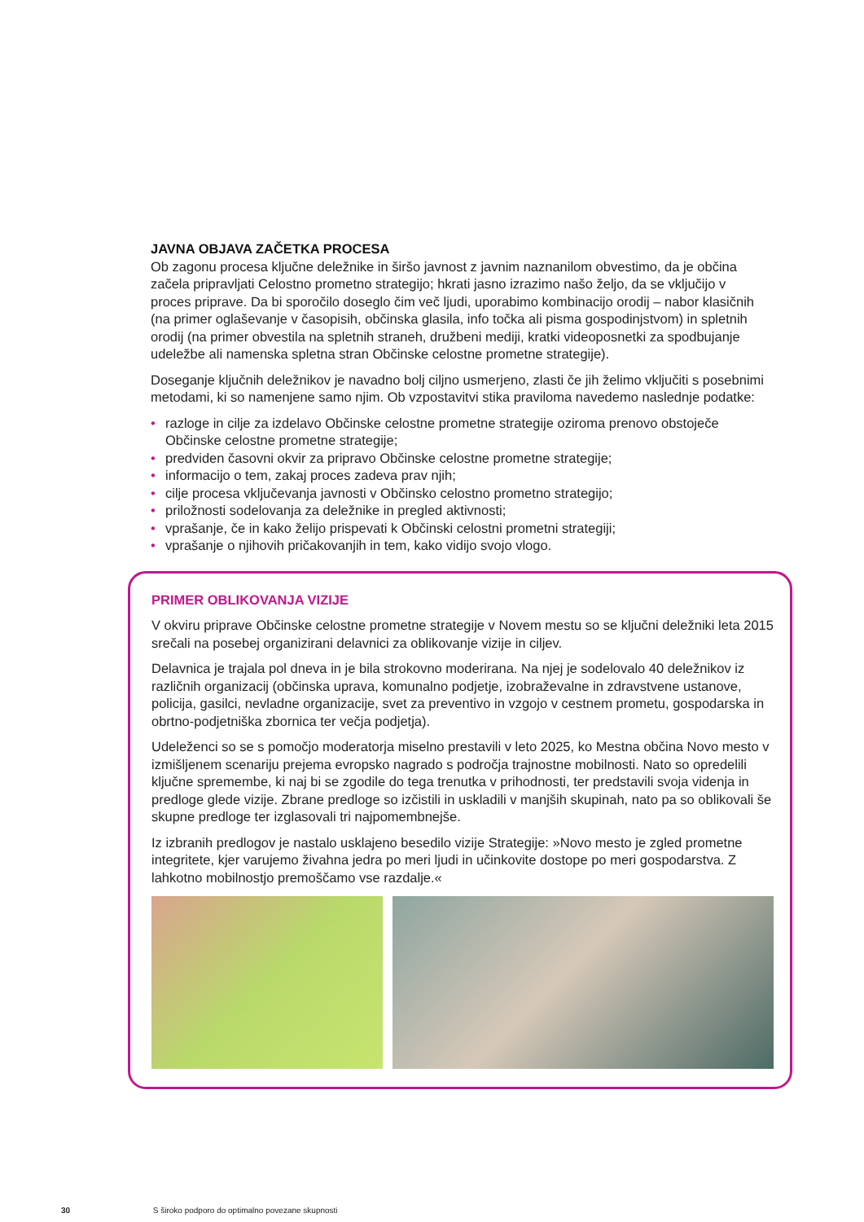JAVNA OBJAVA ZAČETKA PROCESA
Ob zagonu procesa ključne deležnike in širšo javnost z javnim naznanilom obvestimo, da je občina začela pripravljati Celostno prometno strategijo; hkrati jasno izrazimo našo željo, da se vključijo v proces priprave. Da bi sporočilo doseglo čim več ljudi, uporabimo kombinacijo orodij – nabor klasičnih (na primer oglaševanje v časopisih, občinska glasila, info točka ali pisma gospodinjstvom) in spletnih orodij (na primer obvestila na spletnih straneh, družbeni mediji, kratki videoposnetki za spodbujanje udeležbe ali namenska spletna stran Občinske celostne prometne strategije).
Doseganje ključnih deležnikov je navadno bolj ciljno usmerjeno, zlasti če jih želimo vključiti s posebnimi metodami, ki so namenjene samo njim. Ob vzpostavitvi stika praviloma navedemo naslednje podatke:
• razloge in cilje za izdelavo Občinske celostne prometne strategije oziroma prenovo obstoječe Občinske celostne prometne strategije;
• predviden časovni okvir za pripravo Občinske celostne prometne strategije;
• informacijo o tem, zakaj proces zadeva prav njih;
• cilje procesa vključevanja javnosti v Občinsko celostno prometno strategijo;
• priložnosti sodelovanja za deležnike in pregled aktivnosti;
• vprašanje, če in kako želijo prispevati k Občinski celostni prometni strategiji;
• vprašanje o njihovih pričakovanjih in tem, kako vidijo svojo vlogo.
PRIMER OBLIKOVANJA VIZIJE
V okviru priprave Občinske celostne prometne strategije v Novem mestu so se ključni deležniki leta 2015 srečali na posebej organizirani delavnici za oblikovanje vizije in ciljev.
Delavnica je trajala pol dneva in je bila strokovno moderirana. Na njej je sodelovalo 40 deležnikov iz različnih organizacij (občinska uprava, komunalno podjetje, izobraževalne in zdravstvene ustanove, policija, gasilci, nevladne organizacije, svet za preventivo in vzgojo v cestnem prometu, gospodarska in obrtno-podjetniška zbornica ter večja podjetja).
Udeleženci so se s pomočjo moderatorja miselno prestavili v leto 2025, ko Mestna občina Novo mesto v izmišljenem scenariju prejema evropsko nagrado s področja trajnostne mobilnosti. Nato so opredelili ključne spremembe, ki naj bi se zgodile do tega trenutka v prihodnosti, ter predstavili svoja videnja in predloge glede vizije. Zbrane predloge so izčistili in uskladili v manjših skupinah, nato pa so oblikovali še skupne predloge ter izglasovali tri najpomembnejše.
Iz izbranih predlogov je nastalo usklajeno besedilo vizije Strategije: »Novo mesto je zgled prometne integritete, kjer varujemo živahna jedra po meri ljudi in učinkovite dostope po meri gospodarstva. Z lahkotno mobilnostjo premoščamo vse razdalje.«
30 S široko podporo do optimalno povezane skupnosti